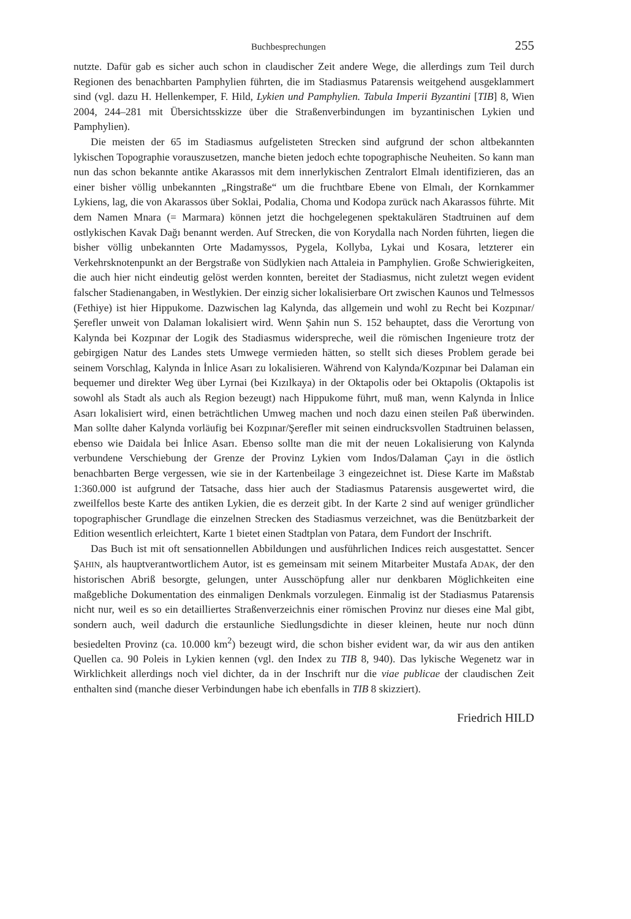Buchbesprechungen 255
nutzte. Dafür gab es sicher auch schon in claudischer Zeit andere Wege, die allerdings zum Teil durch Regionen des benachbarten Pamphylien führten, die im Stadiasmus Patarensis weitgehend ausgeklammert sind (vgl. dazu H. Hellenkemper, F. Hild, Lykien und Pamphylien. Tabula Imperii Byzantini [TIB] 8, Wien 2004, 244–281 mit Übersichtsskizze über die Straßenverbindungen im byzantinischen Lykien und Pamphylien).
Die meisten der 65 im Stadiasmus aufgelisteten Strecken sind aufgrund der schon altbekannten lykischen Topographie vorauszusetzen, manche bieten jedoch echte topographische Neuheiten. So kann man nun das schon bekannte antike Akarassos mit dem innerlykischen Zentralort Elmalı identifizieren, das an einer bisher völlig unbekannten „Ringstraße“ um die fruchtbare Ebene von Elmalı, der Kornkammer Lykiens, lag, die von Akarassos über Soklai, Podalia, Choma und Kodopa zurück nach Akarassos führte. Mit dem Namen Mnara (= Marmara) können jetzt die hochgelegenen spektakulären Stadtruinen auf dem ostlykischen Kavak Dağı benannt werden. Auf Strecken, die von Korydalla nach Norden führten, liegen die bisher völlig unbekannten Orte Madamyssos, Pygela, Kollyba, Lykai und Kosara, letzterer ein Verkehrsknotenpunkt an der Bergstraße von Südlykien nach Attaleia in Pamphylien. Große Schwierigkeiten, die auch hier nicht eindeutig gelöst werden konnten, bereitet der Stadiasmus, nicht zuletzt wegen evident falscher Stadienangaben, in Westlykien. Der einzig sicher lokalisierbare Ort zwischen Kaunos und Telmessos (Fethiye) ist hier Hippukome. Dazwischen lag Kalynda, das allgemein und wohl zu Recht bei Kozpınar/Şerefler unweit von Dalaman lokalisiert wird. Wenn Şahin nun S. 152 behauptet, dass die Verortung von Kalynda bei Kozpınar der Logik des Stadiasmus widerspreche, weil die römischen Ingenieure trotz der gebirgigen Natur des Landes stets Umwege vermieden hätten, so stellt sich dieses Problem gerade bei seinem Vorschlag, Kalynda in İnlice Asarı zu lokalisieren. Während von Kalynda/Kozpınar bei Dalaman ein bequemer und direkter Weg über Lyrnai (bei Kızılkaya) in der Oktapolis oder bei Oktapolis (Oktapolis ist sowohl als Stadt als auch als Region bezeugt) nach Hippukome führt, muß man, wenn Kalynda in İnlice Asarı lokalisiert wird, einen beträchtlichen Umweg machen und noch dazu einen steilen Paß überwinden. Man sollte daher Kalynda vorläufig bei Kozpınar/Şerefler mit seinen eindrucksvollen Stadtruinen belassen, ebenso wie Daidala bei İnlice Asarı. Ebenso sollte man die mit der neuen Lokalisierung von Kalynda verbundene Verschiebung der Grenze der Provinz Lykien vom Indos/Dalaman Çayı in die östlich benachbarten Berge vergessen, wie sie in der Kartenbeilage 3 eingezeichnet ist. Diese Karte im Maßstab 1:360.000 ist aufgrund der Tatsache, dass hier auch der Stadiasmus Patarensis ausgewertet wird, die zweilfellos beste Karte des antiken Lykien, die es derzeit gibt. In der Karte 2 sind auf weniger gründlicher topographischer Grundlage die einzelnen Strecken des Stadiasmus verzeichnet, was die Benützbarkeit der Edition wesentlich erleichtert, Karte 1 bietet einen Stadtplan von Patara, dem Fundort der Inschrift.
Das Buch ist mit oft sensationnellen Abbildungen und ausführlichen Indices reich ausgestattet. Sencer ŞAHIN, als hauptverantwortlichem Autor, ist es gemeinsam mit seinem Mitarbeiter Mustafa ADAK, der den historischen Abriß besorgte, gelungen, unter Ausschöpfung aller nur denkbaren Möglichkeiten eine maßgebliche Dokumentation des einmaligen Denkmals vorzulegen. Einmalig ist der Stadiasmus Patarensis nicht nur, weil es so ein detailliertes Straßenverzeichnis einer römischen Provinz nur dieses eine Mal gibt, sondern auch, weil dadurch die erstaunliche Siedlungsdichte in dieser kleinen, heute nur noch dünn besiedelten Provinz (ca. 10.000 km<sup>2</sup>) bezeugt wird, die schon bisher evident war, da wir aus den antiken Quellen ca. 90 Poleis in Lykien kennen (vgl. den Index zu TIB 8, 940). Das lykische Wegenetz war in Wirklichkeit allerdings noch viel dichter, da in der Inschrift nur die viae publicae der claudischen Zeit enthalten sind (manche dieser Verbindungen habe ich ebenfalls in TIB 8 skizziert).
Friedrich HILD